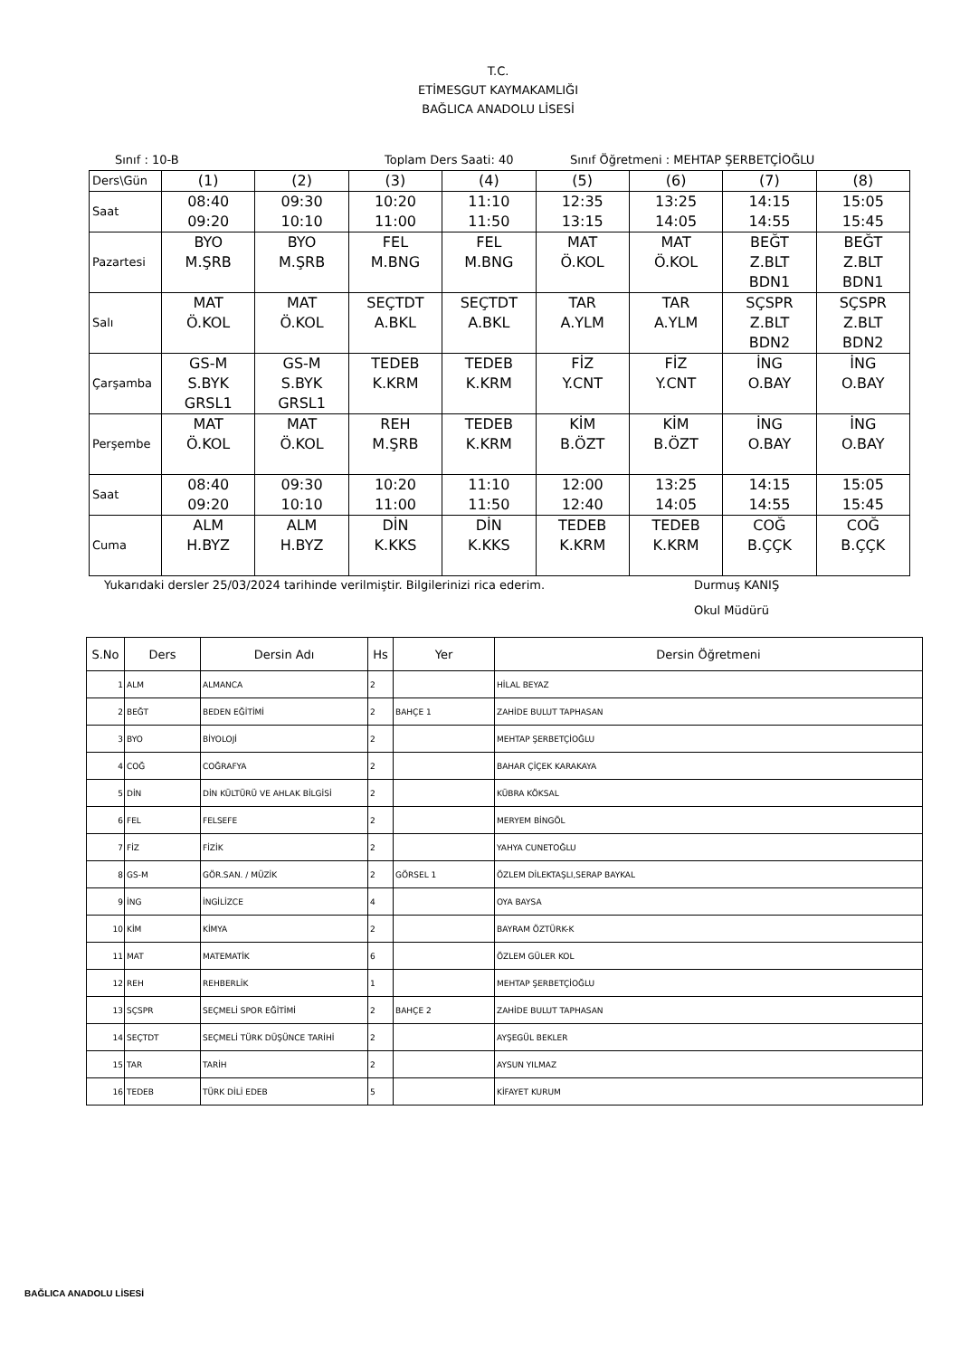T.C.
ETİMESGUT KAYMAKAMLIĞI
BAĞLICA ANADOLU LİSESİ
Sınıf : 10-B Toplam Ders Saati: 40 Sınıf Öğretmeni : MEHTAP ŞERBETÇİOĞLU
| Ders\Gün | (1) | (2) | (3) | (4) | (5) | (6) | (7) | (8) |
| Saat | 08:40 09:20 | 09:30 10:10 | 10:20 11:00 | 11:10 11:50 | 12:35 13:15 | 13:25 14:05 | 14:15 14:55 | 15:05 15:45 |
| Pazartesi | BYO M.ŞRB | BYO M.ŞRB | FEL M.BNG | FEL M.BNG | MAT Ö.KOL | MAT Ö.KOL | BEĞT Z.BLT BDN1 | BEĞT Z.BLT BDN1 |
| Salı | MAT Ö.KOL | MAT Ö.KOL | SEÇTDT A.BKL | SEÇTDT A.BKL | TAR A.YLM | TAR A.YLM | SÇSPR Z.BLT BDN2 | SÇSPR Z.BLT BDN2 |
| Çarşamba | GS-M S.BYK GRSL1 | GS-M S.BYK GRSL1 | TEDEB K.KRM | TEDEB K.KRM | FİZ Y.CNT | FİZ Y.CNT | İNG O.BAY | İNG O.BAY |
| Perşembe | MAT Ö.KOL | MAT Ö.KOL | REH M.ŞRB | TEDEB K.KRM | KİM B.ÖZT | KİM B.ÖZT | İNG O.BAY | İNG O.BAY |
| Saat | 08:40 09:20 | 09:30 10:10 | 10:20 11:00 | 11:10 11:50 | 12:00 12:40 | 13:25 14:05 | 14:15 14:55 | 15:05 15:45 |
| Cuma | ALM H.BYZ | ALM H.BYZ | DİN K.KKS | DİN K.KKS | TEDEB K.KRM | TEDEB K.KRM | COĞ B.ÇÇK | COĞ B.ÇÇK |
Yukarıdaki dersler 25/03/2024 tarihinde verilmiştir. Bilgilerinizi rica ederim. Durmuş KANIŞ
Okul Müdürü
| S.No | Ders | Dersin Adı | Hs | Yer | Dersin Öğretmeni |
| --- | --- | --- | --- | --- | --- |
| 1 | ALM | ALMANCA | 2 | | HİLAL BEYAZ |
| 2 | BEĞT | BEDEN EĞİTİMİ | 2 | BAHÇE 1 | ZAHİDE BULUT TAPHASAN |
| 3 | BYO | BİYOLOJİ | 2 | | MEHTAP ŞERBETÇİOĞLU |
| 4 | COĞ | COĞRAFYA | 2 | | BAHAR ÇİÇEK KARAKAYA |
| 5 | DİN | DİN KÜLTÜRÜ VE AHLAK BİLGİSİ | 2 | | KÜBRA KÖKSAL |
| 6 | FEL | FELSEFE | 2 | | MERYEM BİNGÖL |
| 7 | FİZ | FİZİK | 2 | | YAHYA CUNETOĞLU |
| 8 | GS-M | GÖR.SAN. / MÜZİK | 2 | GÖRSEL 1 | ÖZLEM DİLEKTAŞLI,SERAP BAYKAL |
| 9 | İNG | İNGİLİZCE | 4 | | OYA BAYSA |
| 10 | KİM | KİMYA | 2 | | BAYRAM ÖZTÜRK-K |
| 11 | MAT | MATEMATİK | 6 | | ÖZLEM GÜLER KOL |
| 12 | REH | REHBERLİK | 1 | | MEHTAP ŞERBETÇİOĞLU |
| 13 | SÇSPR | SEÇMELİ SPOR EĞİTİMİ | 2 | BAHÇE 2 | ZAHİDE BULUT TAPHASAN |
| 14 | SEÇTDT | SEÇMELİ TÜRK DÜŞÜNCE TARİHİ | 2 | | AYŞEGÜL BEKLER |
| 15 | TAR | TARİH | 2 | | AYSUN YILMAZ |
| 16 | TEDEB | TÜRK DİLİ EDEB | 5 | | KİFAYET KURUM |
BAĞLICA ANADOLU LİSESİ